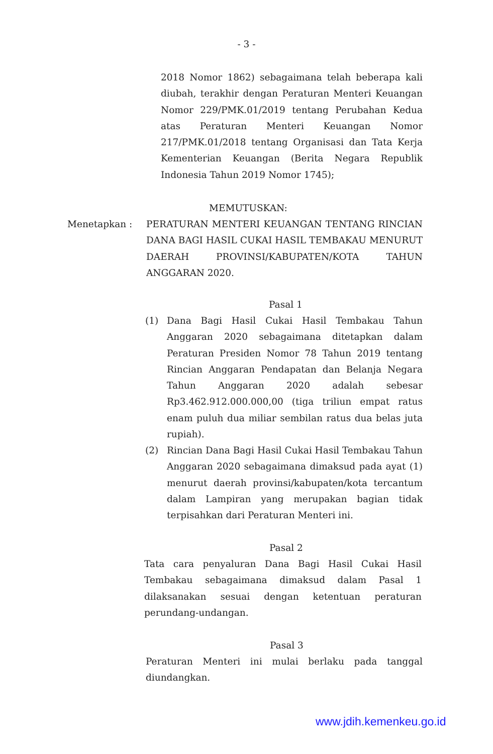- 3 -
2018 Nomor 1862) sebagaimana telah beberapa kali diubah, terakhir dengan Peraturan Menteri Keuangan Nomor 229/PMK.01/2019 tentang Perubahan Kedua atas Peraturan Menteri Keuangan Nomor 217/PMK.01/2018 tentang Organisasi dan Tata Kerja Kementerian Keuangan (Berita Negara Republik Indonesia Tahun 2019 Nomor 1745);
MEMUTUSKAN:
Menetapkan : PERATURAN MENTERI KEUANGAN TENTANG RINCIAN DANA BAGI HASIL CUKAI HASIL TEMBAKAU MENURUT DAERAH PROVINSI/KABUPATEN/KOTA TAHUN ANGGARAN 2020.
Pasal 1
(1) Dana Bagi Hasil Cukai Hasil Tembakau Tahun Anggaran 2020 sebagaimana ditetapkan dalam Peraturan Presiden Nomor 78 Tahun 2019 tentang Rincian Anggaran Pendapatan dan Belanja Negara Tahun Anggaran 2020 adalah sebesar Rp3.462.912.000.000,00 (tiga triliun empat ratus enam puluh dua miliar sembilan ratus dua belas juta rupiah).
(2) Rincian Dana Bagi Hasil Cukai Hasil Tembakau Tahun Anggaran 2020 sebagaimana dimaksud pada ayat (1) menurut daerah provinsi/kabupaten/kota tercantum dalam Lampiran yang merupakan bagian tidak terpisahkan dari Peraturan Menteri ini.
Pasal 2
Tata cara penyaluran Dana Bagi Hasil Cukai Hasil Tembakau sebagaimana dimaksud dalam Pasal 1 dilaksanakan sesuai dengan ketentuan peraturan perundang-undangan.
Pasal 3
Peraturan Menteri ini mulai berlaku pada tanggal diundangkan.
www.jdih.kemenkeu.go.id